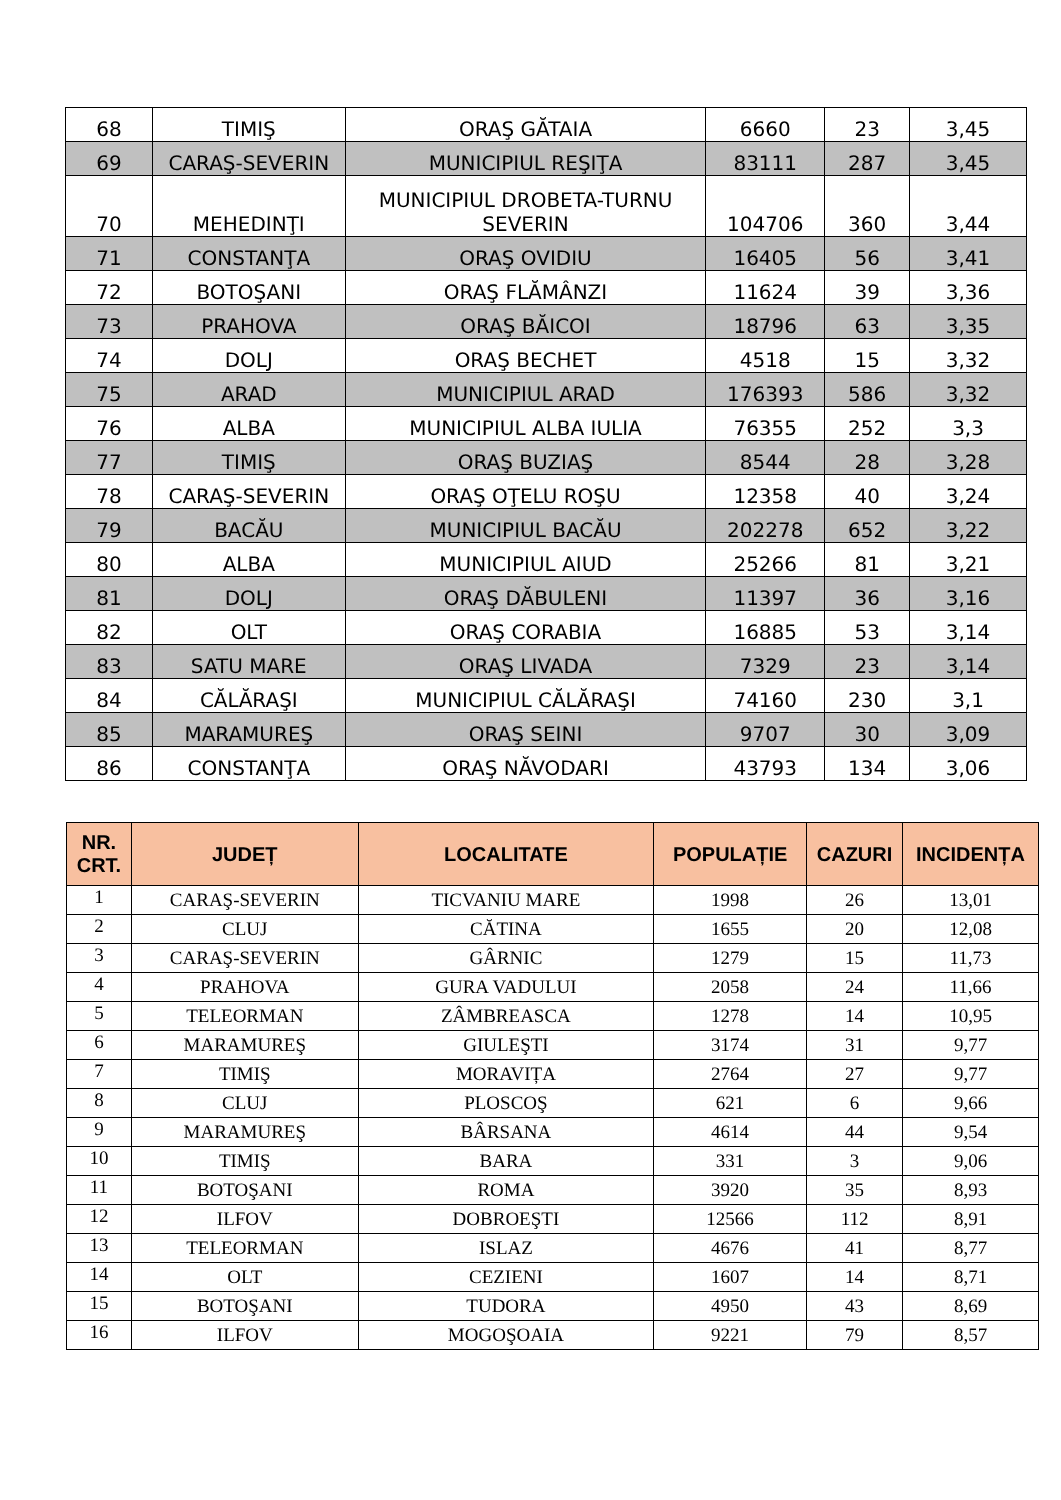| 68 | TIMIŞ | ORAŞ GĂTAIA | 6660 | 23 | 3,45 |
| 69 | CARAŞ-SEVERIN | MUNICIPIUL REŞIŢA | 83111 | 287 | 3,45 |
| 70 | MEHEDINŢI | MUNICIPIUL DROBETA-TURNU SEVERIN | 104706 | 360 | 3,44 |
| 71 | CONSTANŢA | ORAŞ OVIDIU | 16405 | 56 | 3,41 |
| 72 | BOTOŞANI | ORAŞ FLĂMÂNZI | 11624 | 39 | 3,36 |
| 73 | PRAHOVA | ORAŞ BĂICOI | 18796 | 63 | 3,35 |
| 74 | DOLJ | ORAŞ BECHET | 4518 | 15 | 3,32 |
| 75 | ARAD | MUNICIPIUL ARAD | 176393 | 586 | 3,32 |
| 76 | ALBA | MUNICIPIUL ALBA IULIA | 76355 | 252 | 3,3 |
| 77 | TIMIŞ | ORAŞ BUZIAŞ | 8544 | 28 | 3,28 |
| 78 | CARAŞ-SEVERIN | ORAŞ OŢELU ROŞU | 12358 | 40 | 3,24 |
| 79 | BACĂU | MUNICIPIUL BACĂU | 202278 | 652 | 3,22 |
| 80 | ALBA | MUNICIPIUL AIUD | 25266 | 81 | 3,21 |
| 81 | DOLJ | ORAŞ DĂBULENI | 11397 | 36 | 3,16 |
| 82 | OLT | ORAŞ CORABIA | 16885 | 53 | 3,14 |
| 83 | SATU MARE | ORAŞ LIVADA | 7329 | 23 | 3,14 |
| 84 | CĂLĂRAŞI | MUNICIPIUL CĂLĂRAŞI | 74160 | 230 | 3,1 |
| 85 | MARAMUREŞ | ORAŞ SEINI | 9707 | 30 | 3,09 |
| 86 | CONSTANŢA | ORAŞ NĂVODARI | 43793 | 134 | 3,06 |
| NR. CRT. | JUDEȚ | LOCALITATE | POPULAȚIE | CAZURI | INCIDENȚA |
| --- | --- | --- | --- | --- | --- |
| 1 | CARAŞ-SEVERIN | TICVANIU MARE | 1998 | 26 | 13,01 |
| 2 | CLUJ | CĂTINA | 1655 | 20 | 12,08 |
| 3 | CARAŞ-SEVERIN | GÂRNIC | 1279 | 15 | 11,73 |
| 4 | PRAHOVA | GURA VADULUI | 2058 | 24 | 11,66 |
| 5 | TELEORMAN | ZÂMBREASCA | 1278 | 14 | 10,95 |
| 6 | MARAMUREŞ | GIULEŞTI | 3174 | 31 | 9,77 |
| 7 | TIMIŞ | MORAVIȚA | 2764 | 27 | 9,77 |
| 8 | CLUJ | PLOSCOŞ | 621 | 6 | 9,66 |
| 9 | MARAMUREŞ | BÂRSANA | 4614 | 44 | 9,54 |
| 10 | TIMIŞ | BARA | 331 | 3 | 9,06 |
| 11 | BOTOŞANI | ROMA | 3920 | 35 | 8,93 |
| 12 | ILFOV | DOBROEŞTI | 12566 | 112 | 8,91 |
| 13 | TELEORMAN | ISLAZ | 4676 | 41 | 8,77 |
| 14 | OLT | CEZIENI | 1607 | 14 | 8,71 |
| 15 | BOTOŞANI | TUDORA | 4950 | 43 | 8,69 |
| 16 | ILFOV | MOGOŞOAIA | 9221 | 79 | 8,57 |